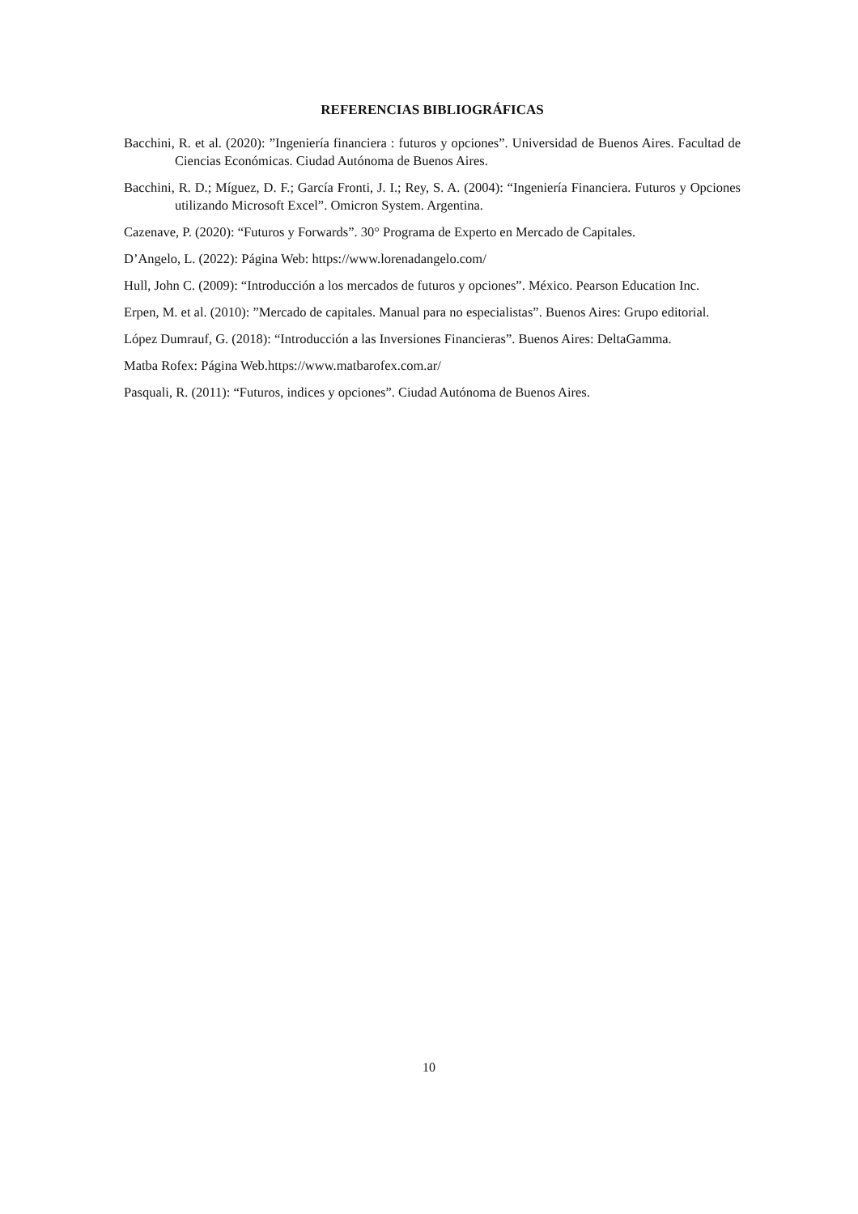REFERENCIAS BIBLIOGRÁFICAS
Bacchini, R. et al. (2020): ”Ingeniería financiera : futuros y opciones”. Universidad de Buenos Aires. Facultad de Ciencias Económicas. Ciudad Autónoma de Buenos Aires.
Bacchini, R. D.; Míguez, D. F.; García Fronti, J. I.; Rey, S. A. (2004): “Ingeniería Financiera. Futuros y Opciones utilizando Microsoft Excel”. Omicron System. Argentina.
Cazenave, P. (2020): “Futuros y Forwards”. 30° Programa de Experto en Mercado de Capitales.
D’Angelo, L. (2022): Página Web: https://www.lorenadangelo.com/
Hull, John C. (2009): “Introducción a los mercados de futuros y opciones”. México. Pearson Education Inc.
Erpen, M. et al. (2010): ”Mercado de capitales. Manual para no especialistas”. Buenos Aires: Grupo editorial.
López Dumrauf, G. (2018): “Introducción a las Inversiones Financieras”. Buenos Aires: DeltaGamma.
Matba Rofex: Página Web.https://www.matbarofex.com.ar/
Pasquali, R. (2011): “Futuros, indices y opciones”. Ciudad Autónoma de Buenos Aires.
10